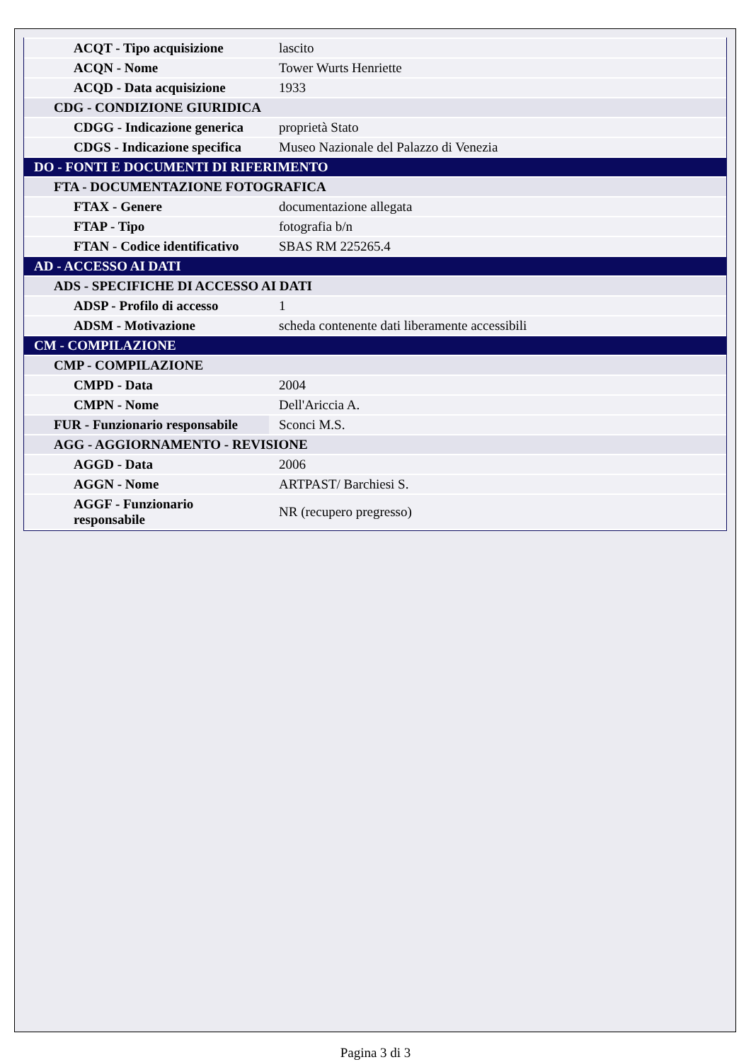| ACQT - Tipo acquisizione | lascito |
| ACQN - Nome | Tower Wurts Henriette |
| ACQD - Data acquisizione | 1933 |
| CDG - CONDIZIONE GIURIDICA | |
| CDGG - Indicazione generica | proprietà Stato |
| CDGS - Indicazione specifica | Museo Nazionale del Palazzo di Venezia |
| DO - FONTI E DOCUMENTI DI RIFERIMENTO | |
| FTA - DOCUMENTAZIONE FOTOGRAFICA | |
| FTAX - Genere | documentazione allegata |
| FTAP - Tipo | fotografia b/n |
| FTAN - Codice identificativo | SBAS RM 225265.4 |
| AD - ACCESSO AI DATI | |
| ADS - SPECIFICHE DI ACCESSO AI DATI | |
| ADSP - Profilo di accesso | 1 |
| ADSM - Motivazione | scheda contenente dati liberamente accessibili |
| CM - COMPILAZIONE | |
| CMP - COMPILAZIONE | |
| CMPD - Data | 2004 |
| CMPN - Nome | Dell'Ariccia A. |
| FUR - Funzionario responsabile | Sconci M.S. |
| AGG - AGGIORNAMENTO - REVISIONE | |
| AGGD - Data | 2006 |
| AGGN - Nome | ARTPAST/ Barchiesi S. |
| AGGF - Funzionario responsabile | NR (recupero pregresso) |
Pagina 3 di 3